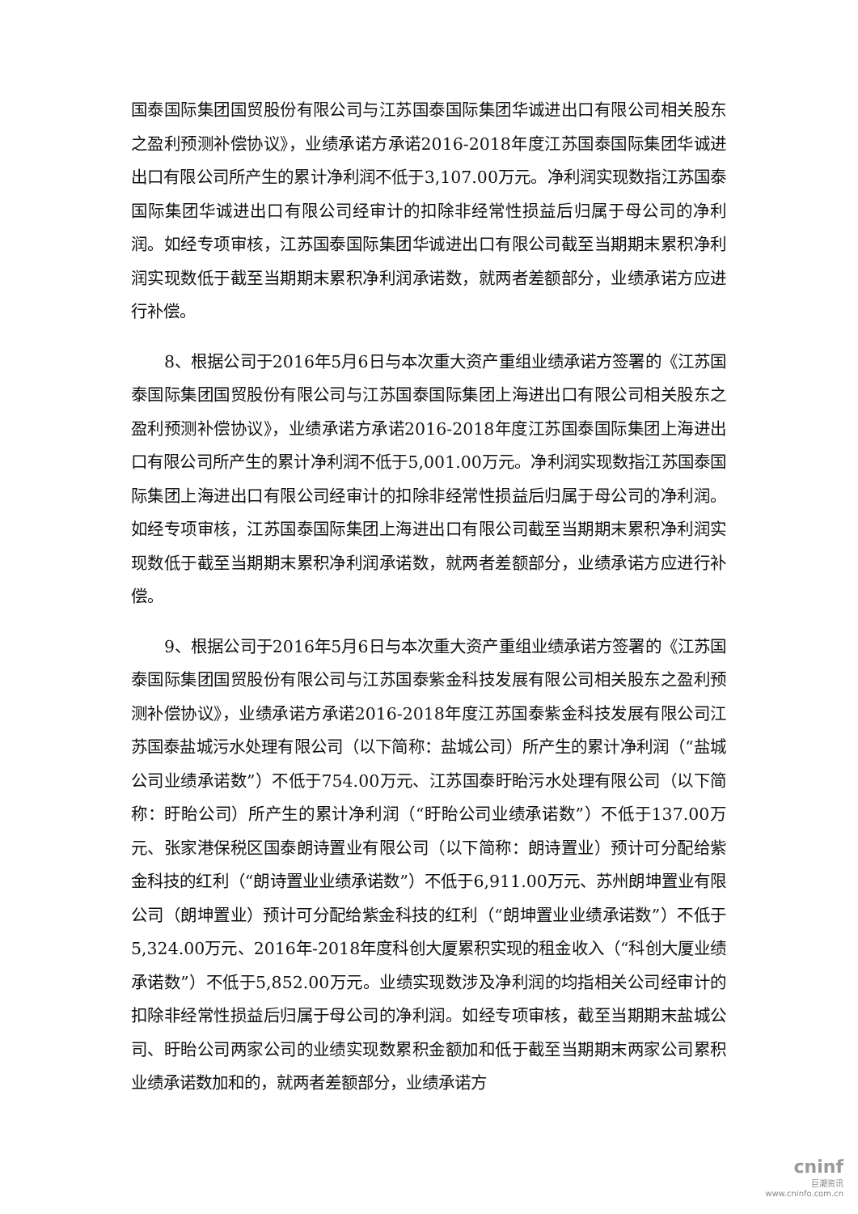国泰国际集团国贸股份有限公司与江苏国泰国际集团华诚进出口有限公司相关股东之盈利预测补偿协议》，业绩承诺方承诺2016-2018年度江苏国泰国际集团华诚进出口有限公司所产生的累计净利润不低于3,107.00万元。净利润实现数指江苏国泰国际集团华诚进出口有限公司经审计的扣除非经常性损益后归属于母公司的净利润。如经专项审核，江苏国泰国际集团华诚进出口有限公司截至当期期末累积净利润实现数低于截至当期期末累积净利润承诺数，就两者差额部分，业绩承诺方应进行补偿。
8、根据公司于2016年5月6日与本次重大资产重组业绩承诺方签署的《江苏国泰国际集团国贸股份有限公司与江苏国泰国际集团上海进出口有限公司相关股东之盈利预测补偿协议》，业绩承诺方承诺2016-2018年度江苏国泰国际集团上海进出口有限公司所产生的累计净利润不低于5,001.00万元。净利润实现数指江苏国泰国际集团上海进出口有限公司经审计的扣除非经常性损益后归属于母公司的净利润。如经专项审核，江苏国泰国际集团上海进出口有限公司截至当期期末累积净利润实现数低于截至当期期末累积净利润承诺数，就两者差额部分，业绩承诺方应进行补偿。
9、根据公司于2016年5月6日与本次重大资产重组业绩承诺方签署的《江苏国泰国际集团国贸股份有限公司与江苏国泰紫金科技发展有限公司相关股东之盈利预测补偿协议》，业绩承诺方承诺2016-2018年度江苏国泰紫金科技发展有限公司江苏国泰盐城污水处理有限公司（以下简称：盐城公司）所产生的累计净利润（“盐城公司业绩承诺数”）不低于754.00万元、江苏国泰盱眙污水处理有限公司（以下简称：盱眙公司）所产生的累计净利润（“盱眙公司业绩承诺数”）不低于137.00万元、张家港保税区国泰朗诗置业有限公司（以下简称：朗诗置业）预计可分配给紫金科技的红利（“朗诗置业业绩承诺数”）不低于6,911.00万元、苏州朗坤置业有限公司（朗坤置业）预计可分配给紫金科技的红利（“朗坤置业业绩承诺数”）不低于5,324.00万元、2016年-2018年度科创大厦累积实现的租金收入（“科创大厦业绩承诺数”）不低于5,852.00万元。业绩实现数涉及净利润的均指相关公司经审计的扣除非经常性损益后归属于母公司的净利润。如经专项审核，截至当期期末盐城公司、盱眙公司两家公司的业绩实现数累积金额加和低于截至当期期末两家公司累积业绩承诺数加和的，就两者差额部分，业绩承诺方
cninf
巨潮资讯
www.cninfo.com.cn